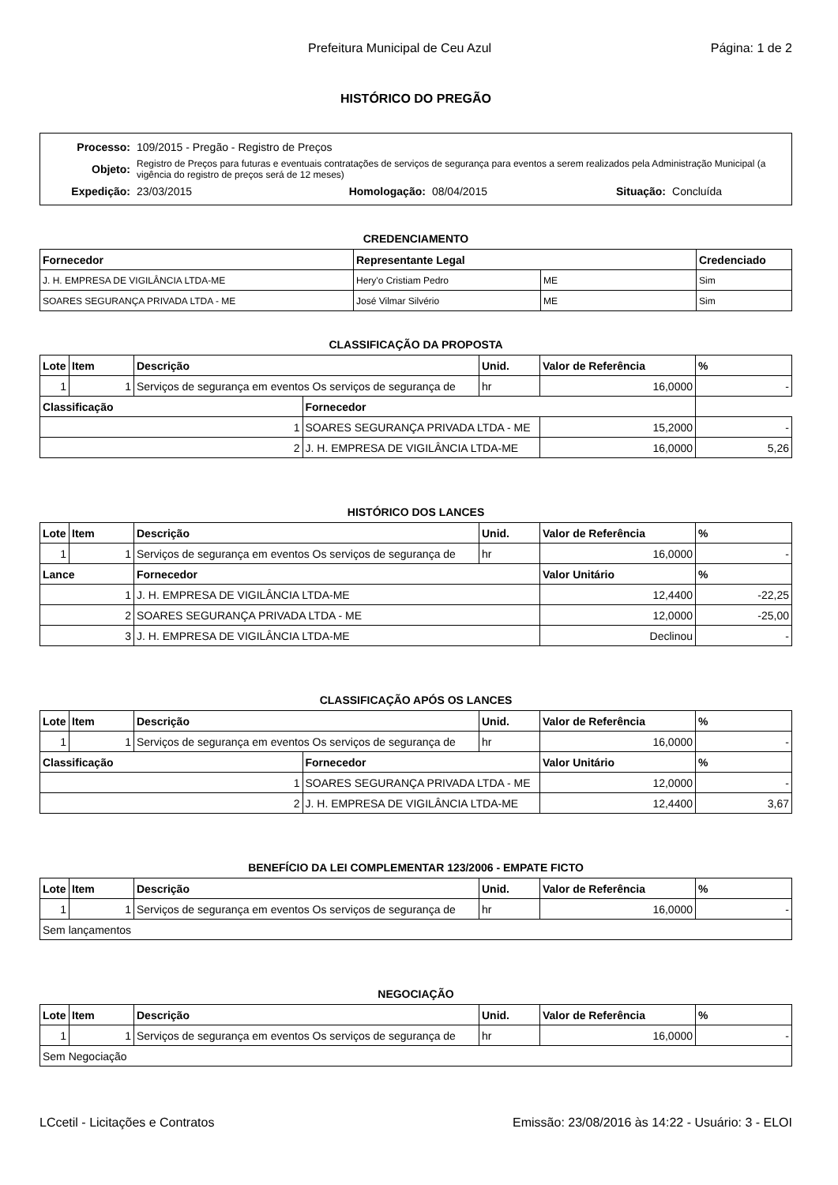Prefeitura Municipal de Ceu Azul Página: 1 de 2
HISTÓRICO DO PREGÃO
| Processo: | 109/2015 - Pregão - Registro de Preços | | | | |
| Objeto: | Registro de Preços para futuras e eventuais contratações de serviços de segurança para eventos a serem realizados pela Administração Municipal (a vigência do registro de preços será de 12 meses) | | | | |
| Expedição: | 23/03/2015 | Homologação: | 08/04/2015 | Situação: | Concluída |
CREDENCIAMENTO
| Fornecedor | Representante Legal | | Credenciado |
| --- | --- | --- | --- |
| J. H. EMPRESA DE VIGILÂNCIA LTDA-ME | Hery'o Cristiam Pedro | ME | Sim |
| SOARES SEGURANÇA PRIVADA LTDA - ME | José Vilmar Silvério | ME | Sim |
CLASSIFICAÇÃO DA PROPOSTA
| Lote | Item | Descrição | | Unid. | Valor de Referência | % |
| --- | --- | --- | --- | --- | --- | --- |
| 1 | 1 | Serviços de segurança em eventos Os serviços de segurança de | | hr | 16,0000 | - |
| Classificação | | | Fornecedor | | | |
| 1 | | | SOARES SEGURANÇA PRIVADA LTDA - ME | | 15,2000 | - |
| 2 | | | J. H. EMPRESA DE VIGILÂNCIA LTDA-ME | | 16,0000 | 5,26 |
HISTÓRICO DOS LANCES
| Lote | Item | Descrição | Unid. | Valor de Referência | % |
| --- | --- | --- | --- | --- | --- |
| 1 | 1 | Serviços de segurança em eventos Os serviços de segurança de | hr | 16,0000 | - |
| Lance | | Fornecedor | | Valor Unitário | % |
| 1 | | J. H. EMPRESA DE VIGILÂNCIA LTDA-ME | | 12,4400 | -22,25 |
| 2 | | SOARES SEGURANÇA PRIVADA LTDA - ME | | 12,0000 | -25,00 |
| 3 | | J. H. EMPRESA DE VIGILÂNCIA LTDA-ME | | Declinou | - |
CLASSIFICAÇÃO APÓS OS LANCES
| Lote | Item | Descrição | | Unid. | Valor de Referência | % |
| --- | --- | --- | --- | --- | --- | --- |
| 1 | 1 | Serviços de segurança em eventos Os serviços de segurança de | | hr | 16,0000 | - |
| Classificação | | | Fornecedor | | Valor Unitário | % |
| 1 | | | SOARES SEGURANÇA PRIVADA LTDA - ME | | 12,0000 | - |
| 2 | | | J. H. EMPRESA DE VIGILÂNCIA LTDA-ME | | 12,4400 | 3,67 |
BENEFÍCIO DA LEI COMPLEMENTAR 123/2006 - EMPATE FICTO
| Lote | Item | Descrição | Unid. | Valor de Referência | % |
| --- | --- | --- | --- | --- | --- |
| 1 | 1 | Serviços de segurança em eventos Os serviços de segurança de | hr | 16,0000 | - |
| Sem lançamentos | | | | | |
NEGOCIAÇÃO
| Lote | Item | Descrição | Unid. | Valor de Referência | % |
| --- | --- | --- | --- | --- | --- |
| 1 | 1 | Serviços de segurança em eventos Os serviços de segurança de | hr | 16,0000 | - |
| Sem Negociação | | | | | |
LCcetil - Licitações e Contratos Emissão: 23/08/2016 às 14:22 - Usuário: 3 - ELOI